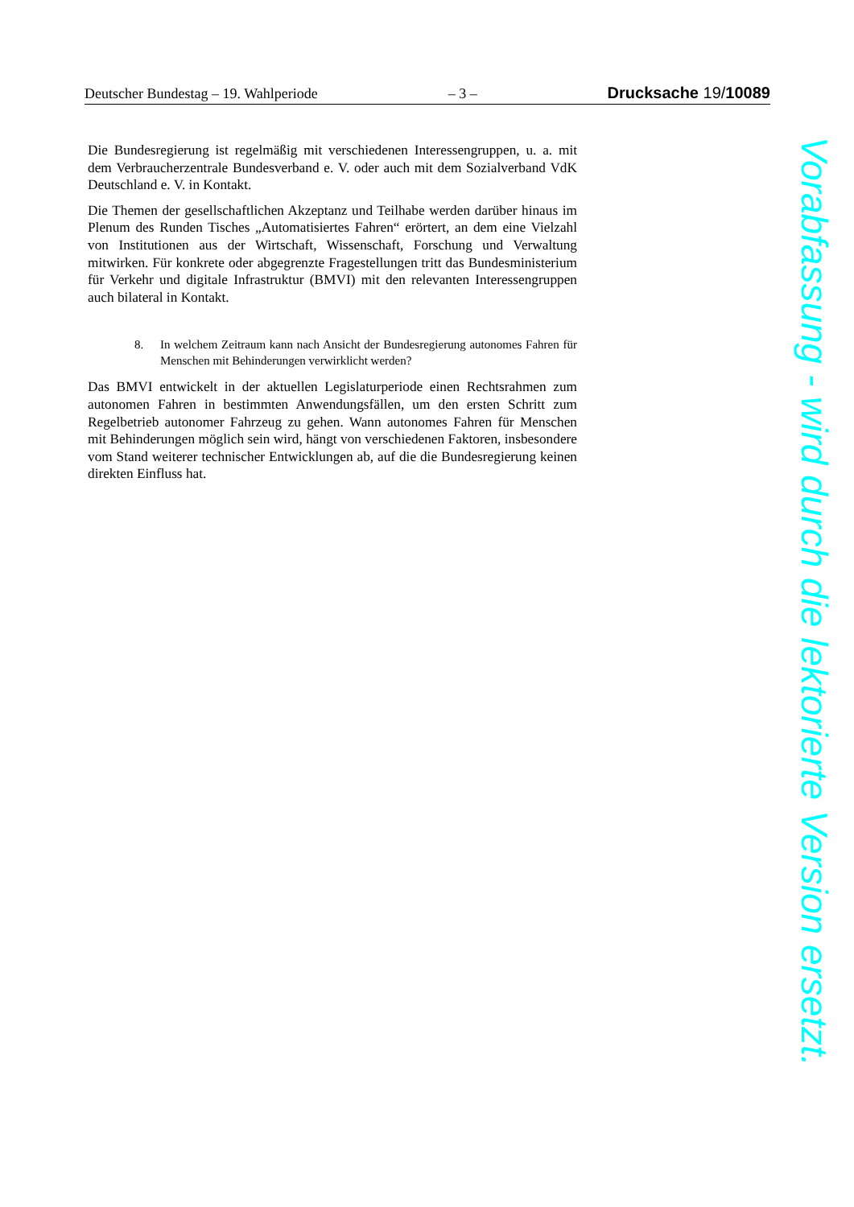Deutscher Bundestag – 19. Wahlperiode – 3 – Drucksache 19/10089
Die Bundesregierung ist regelmäßig mit verschiedenen Interessengruppen, u. a. mit dem Verbraucherzentrale Bundesverband e. V. oder auch mit dem Sozialverband VdK Deutschland e. V. in Kontakt.
Die Themen der gesellschaftlichen Akzeptanz und Teilhabe werden darüber hinaus im Plenum des Runden Tisches „Automatisiertes Fahren“ erörtert, an dem eine Vielzahl von Institutionen aus der Wirtschaft, Wissenschaft, Forschung und Verwaltung mitwirken. Für konkrete oder abgegrenzte Fragestellungen tritt das Bundesministerium für Verkehr und digitale Infrastruktur (BMVI) mit den relevanten Interessengruppen auch bilateral in Kontakt.
8. In welchem Zeitraum kann nach Ansicht der Bundesregierung autonomes Fahren für Menschen mit Behinderungen verwirklicht werden?
Das BMVI entwickelt in der aktuellen Legislaturperiode einen Rechtsrahmen zum autonomen Fahren in bestimmten Anwendungsfällen, um den ersten Schritt zum Regelbetrieb autonomer Fahrzeug zu gehen. Wann autonomes Fahren für Menschen mit Behinderungen möglich sein wird, hängt von verschiedenen Faktoren, insbesondere vom Stand weiterer technischer Entwicklungen ab, auf die die Bundesregierung keinen direkten Einfluss hat.
Vorabfassung - wird durch die lektorierte Version ersetzt.